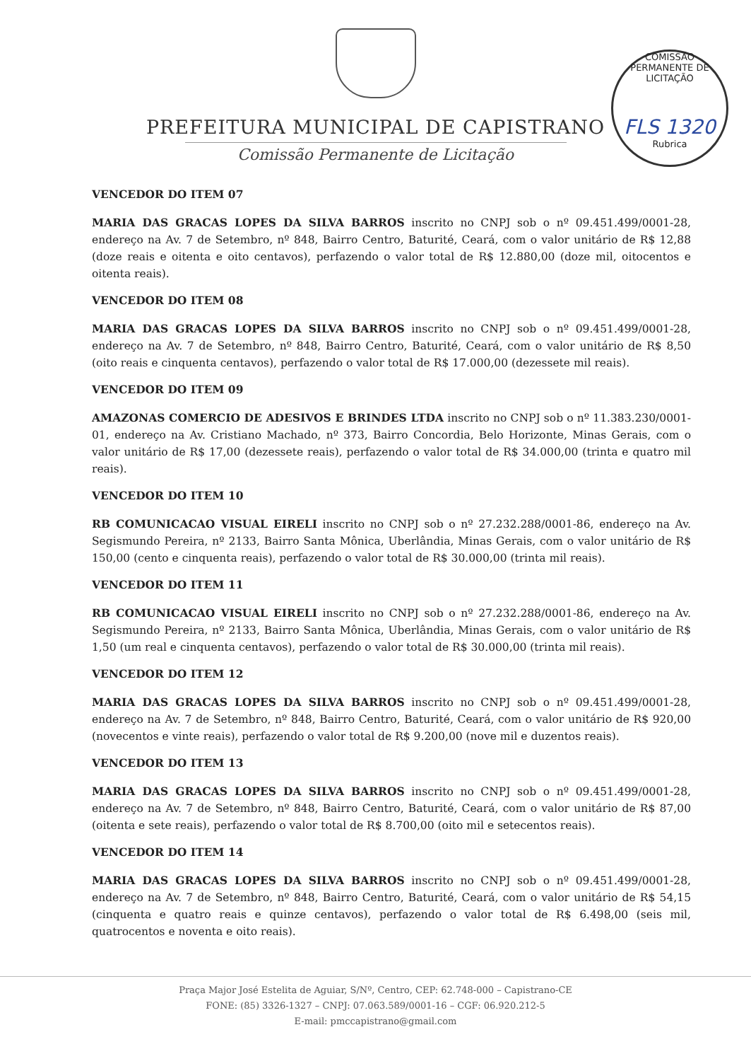PREFEITURA MUNICIPAL DE CAPISTRANO
Comissão Permanente de Licitação
COMISSÃO PERMANENTE DE LICITAÇÃO
FLS 1320
Rubrica
VENCEDOR DO ITEM 07
MARIA DAS GRACAS LOPES DA SILVA BARROS inscrito no CNPJ sob o nº 09.451.499/0001-28, endereço na Av. 7 de Setembro, nº 848, Bairro Centro, Baturité, Ceará, com o valor unitário de R$ 12,88 (doze reais e oitenta e oito centavos), perfazendo o valor total de R$ 12.880,00 (doze mil, oitocentos e oitenta reais).
VENCEDOR DO ITEM 08
MARIA DAS GRACAS LOPES DA SILVA BARROS inscrito no CNPJ sob o nº 09.451.499/0001-28, endereço na Av. 7 de Setembro, nº 848, Bairro Centro, Baturité, Ceará, com o valor unitário de R$ 8,50 (oito reais e cinquenta centavos), perfazendo o valor total de R$ 17.000,00 (dezessete mil reais).
VENCEDOR DO ITEM 09
AMAZONAS COMERCIO DE ADESIVOS E BRINDES LTDA inscrito no CNPJ sob o nº 11.383.230/0001-01, endereço na Av. Cristiano Machado, nº 373, Bairro Concordia, Belo Horizonte, Minas Gerais, com o valor unitário de R$ 17,00 (dezessete reais), perfazendo o valor total de R$ 34.000,00 (trinta e quatro mil reais).
VENCEDOR DO ITEM 10
RB COMUNICACAO VISUAL EIRELI inscrito no CNPJ sob o nº 27.232.288/0001-86, endereço na Av. Segismundo Pereira, nº 2133, Bairro Santa Mônica, Uberlândia, Minas Gerais, com o valor unitário de R$ 150,00 (cento e cinquenta reais), perfazendo o valor total de R$ 30.000,00 (trinta mil reais).
VENCEDOR DO ITEM 11
RB COMUNICACAO VISUAL EIRELI inscrito no CNPJ sob o nº 27.232.288/0001-86, endereço na Av. Segismundo Pereira, nº 2133, Bairro Santa Mônica, Uberlândia, Minas Gerais, com o valor unitário de R$ 1,50 (um real e cinquenta centavos), perfazendo o valor total de R$ 30.000,00 (trinta mil reais).
VENCEDOR DO ITEM 12
MARIA DAS GRACAS LOPES DA SILVA BARROS inscrito no CNPJ sob o nº 09.451.499/0001-28, endereço na Av. 7 de Setembro, nº 848, Bairro Centro, Baturité, Ceará, com o valor unitário de R$ 920,00 (novecentos e vinte reais), perfazendo o valor total de R$ 9.200,00 (nove mil e duzentos reais).
VENCEDOR DO ITEM 13
MARIA DAS GRACAS LOPES DA SILVA BARROS inscrito no CNPJ sob o nº 09.451.499/0001-28, endereço na Av. 7 de Setembro, nº 848, Bairro Centro, Baturité, Ceará, com o valor unitário de R$ 87,00 (oitenta e sete reais), perfazendo o valor total de R$ 8.700,00 (oito mil e setecentos reais).
VENCEDOR DO ITEM 14
MARIA DAS GRACAS LOPES DA SILVA BARROS inscrito no CNPJ sob o nº 09.451.499/0001-28, endereço na Av. 7 de Setembro, nº 848, Bairro Centro, Baturité, Ceará, com o valor unitário de R$ 54,15 (cinquenta e quatro reais e quinze centavos), perfazendo o valor total de R$ 6.498,00 (seis mil, quatrocentos e noventa e oito reais).
Praça Major José Estelita de Aguiar, S/Nº, Centro, CEP: 62.748-000 – Capistrano-CE
FONE: (85) 3326-1327 – CNPJ: 07.063.589/0001-16 – CGF: 06.920.212-5
E-mail: pmccapistrano@gmail.com